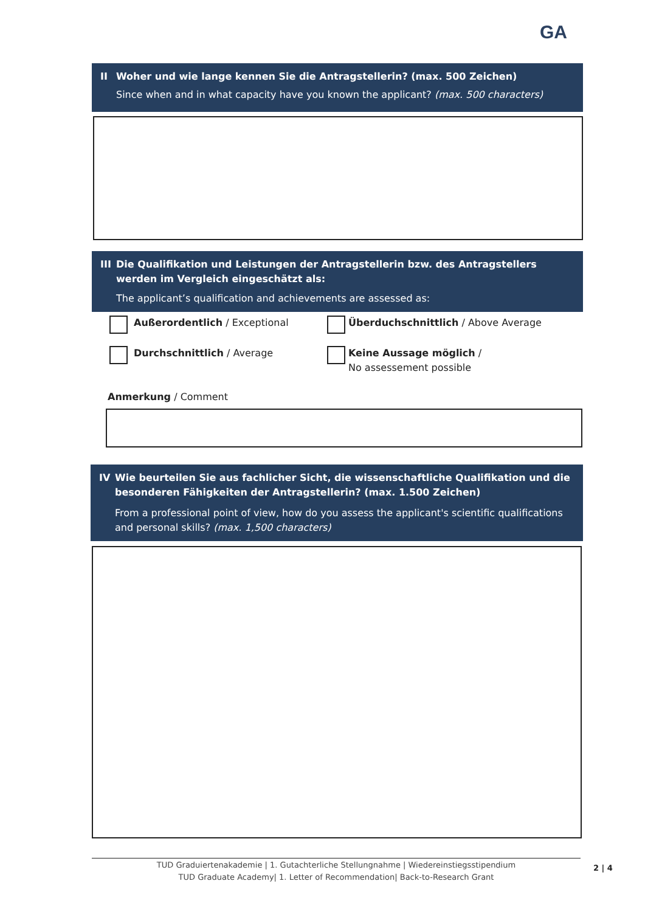GA
II Woher und wie lange kennen Sie die Antragstellerin? (max. 500 Zeichen)
Since when and in what capacity have you known the applicant? (max. 500 characters)
III
Die Qualifikation und Leistungen der Antragstellerin bzw. des Antragstellers werden im Vergleich eingeschätzt als:
The applicant’s qualification and achievements are assessed as:
Außerordentlich / Exceptional
Durchschnittlich / Average
Überduchschnittlich / Above Average
Keine Aussage möglich /
No assessement possible
Anmerkung / Comment
IV Wie beurteilen Sie aus fachlicher Sicht, die wissenschaftliche Qualifikation und die besonderen Fähigkeiten der Antragstellerin? (max. 1.500 Zeichen)
From a professional point of view, how do you assess the applicant's scientific qualifications and personal skills? (max. 1,500 characters)
TUD Graduiertenakademie | 1. Gutachterliche Stellungnahme | Wiedereinstiegsstipendium
TUD Graduate Academy| 1. Letter of Recommendation| Back-to-Research Grant
2 | 4